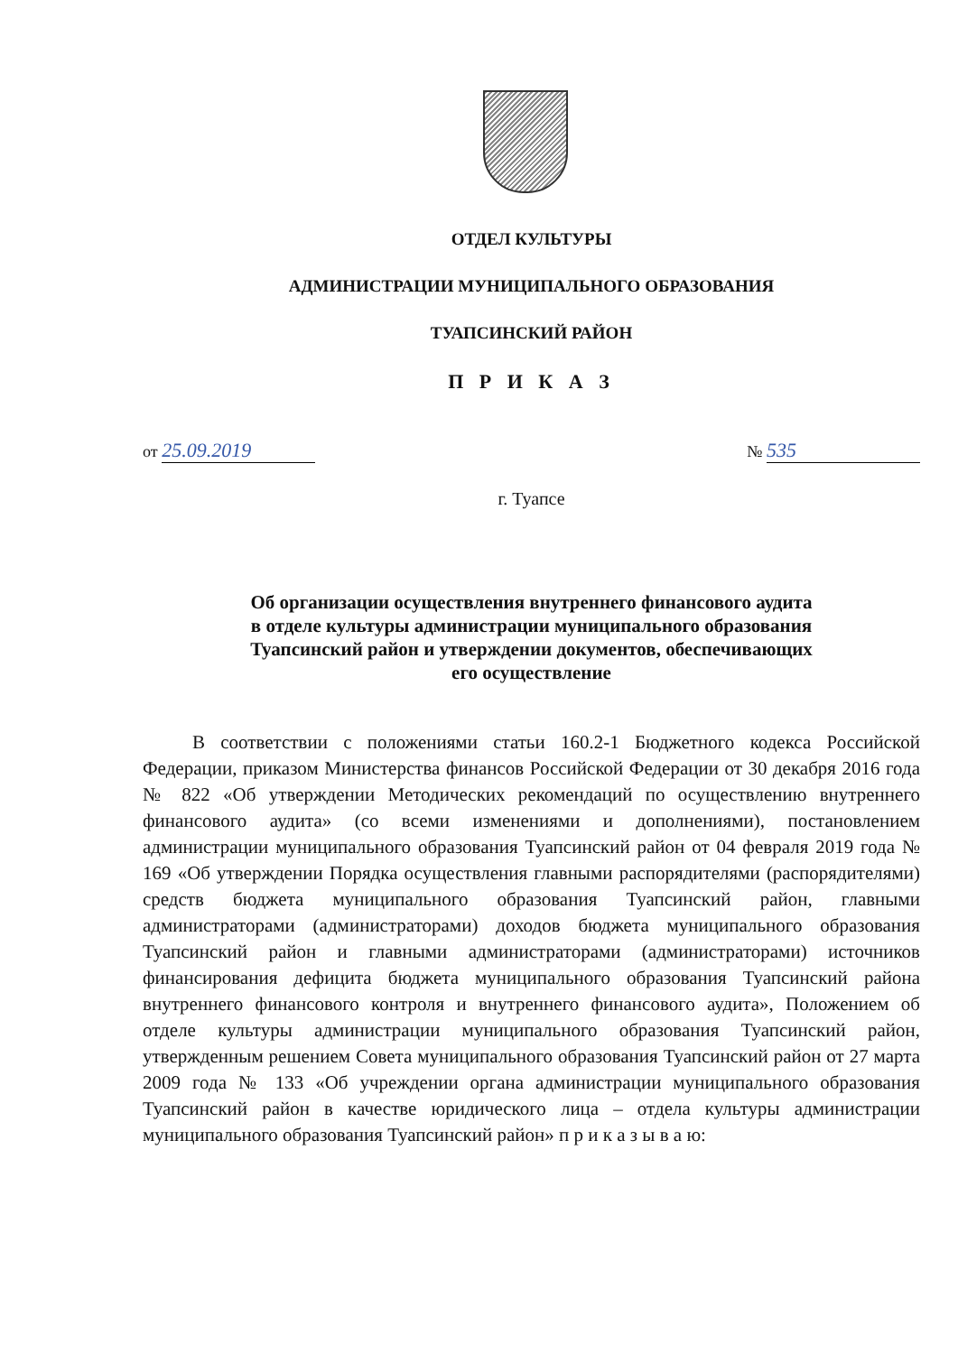ОТДЕЛ КУЛЬТУРЫ
АДМИНИСТРАЦИИ МУНИЦИПАЛЬНОГО ОБРАЗОВАНИЯ
ТУАПСИНСКИЙ РАЙОН
П Р И К А З
от 25.09.2019 № 535
г. Туапсе
Об организации осуществления внутреннего финансового аудита
в отделе культуры администрации муниципального образования
Туапсинский район и утверждении документов, обеспечивающих
его осуществление
В соответствии с положениями статьи 160.2-1 Бюджетного кодекса Российской Федерации, приказом Министерства финансов Российской Федерации от 30 декабря 2016 года № 822 «Об утверждении Методических рекомендаций по осуществлению внутреннего финансового аудита» (со всеми изменениями и дополнениями), постановлением администрации муниципального образования Туапсинский район от 04 февраля 2019 года № 169 «Об утверждении Порядка осуществления главными распорядителями (распорядителями) средств бюджета муниципального образования Туапсинский район, главными администраторами (администраторами) доходов бюджета муниципального образования Туапсинский район и главными администраторами (администраторами) источников финансирования дефицита бюджета муниципального образования Туапсинский района внутреннего финансового контроля и внутреннего финансового аудита», Положением об отделе культуры администрации муниципального образования Туапсинский район, утвержденным решением Совета муниципального образования Туапсинский район от 27 марта 2009 года № 133 «Об учреждении органа администрации муниципального образования Туапсинский район в качестве юридического лица – отдела культуры администрации муниципального образования Туапсинский район» п р и к а з ы в а ю: